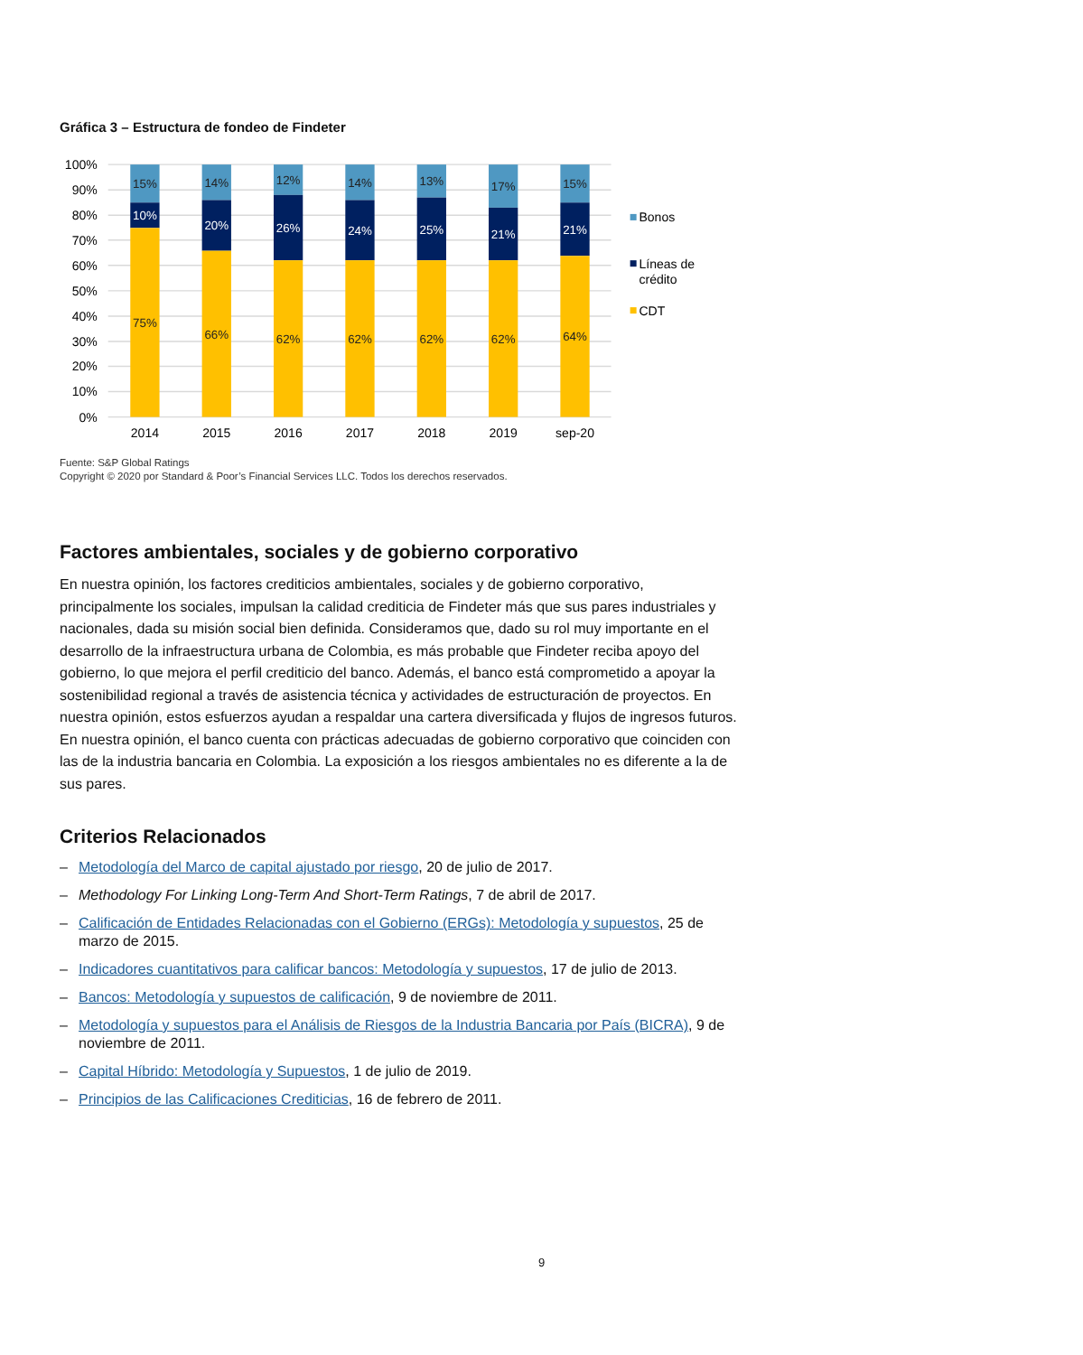Gráfica 3 – Estructura de fondeo de Findeter
100%
90%
80%
70%
60%
50%
40%
30%
20%
10%
0%
15%
10%
75%
14%
20%
66%
12%
26%
62%
14%
24%
62%
13%
25%
62%
17%
21%
62%
15%
21%
64%
2014
2015
2016
2017
2018
2019
sep-20
Bonos
Líneas de
crédito
CDT
Fuente: S&P Global Ratings
Copyright © 2020 por Standard & Poor’s Financial Services LLC. Todos los derechos reservados.
Factores ambientales, sociales y de gobierno corporativo
En nuestra opinión, los factores crediticios ambientales, sociales y de gobierno corporativo, principalmente los sociales, impulsan la calidad crediticia de Findeter más que sus pares industriales y nacionales, dada su misión social bien definida. Consideramos que, dado su rol muy importante en el desarrollo de la infraestructura urbana de Colombia, es más probable que Findeter reciba apoyo del gobierno, lo que mejora el perfil crediticio del banco. Además, el banco está comprometido a apoyar la sostenibilidad regional a través de asistencia técnica y actividades de estructuración de proyectos. En nuestra opinión, estos esfuerzos ayudan a respaldar una cartera diversificada y flujos de ingresos futuros. En nuestra opinión, el banco cuenta con prácticas adecuadas de gobierno corporativo que coinciden con las de la industria bancaria en Colombia. La exposición a los riesgos ambientales no es diferente a la de sus pares.
Criterios Relacionados
– Metodología del Marco de capital ajustado por riesgo, 20 de julio de 2017.
– Methodology For Linking Long-Term And Short-Term Ratings, 7 de abril de 2017.
– Calificación de Entidades Relacionadas con el Gobierno (ERGs): Metodología y supuestos, 25 de marzo de 2015.
– Indicadores cuantitativos para calificar bancos: Metodología y supuestos, 17 de julio de 2013.
– Bancos: Metodología y supuestos de calificación, 9 de noviembre de 2011.
– Metodología y supuestos para el Análisis de Riesgos de la Industria Bancaria por País (BICRA), 9 de noviembre de 2011.
– Capital Híbrido: Metodología y Supuestos, 1 de julio de 2019.
– Principios de las Calificaciones Crediticias, 16 de febrero de 2011.
9